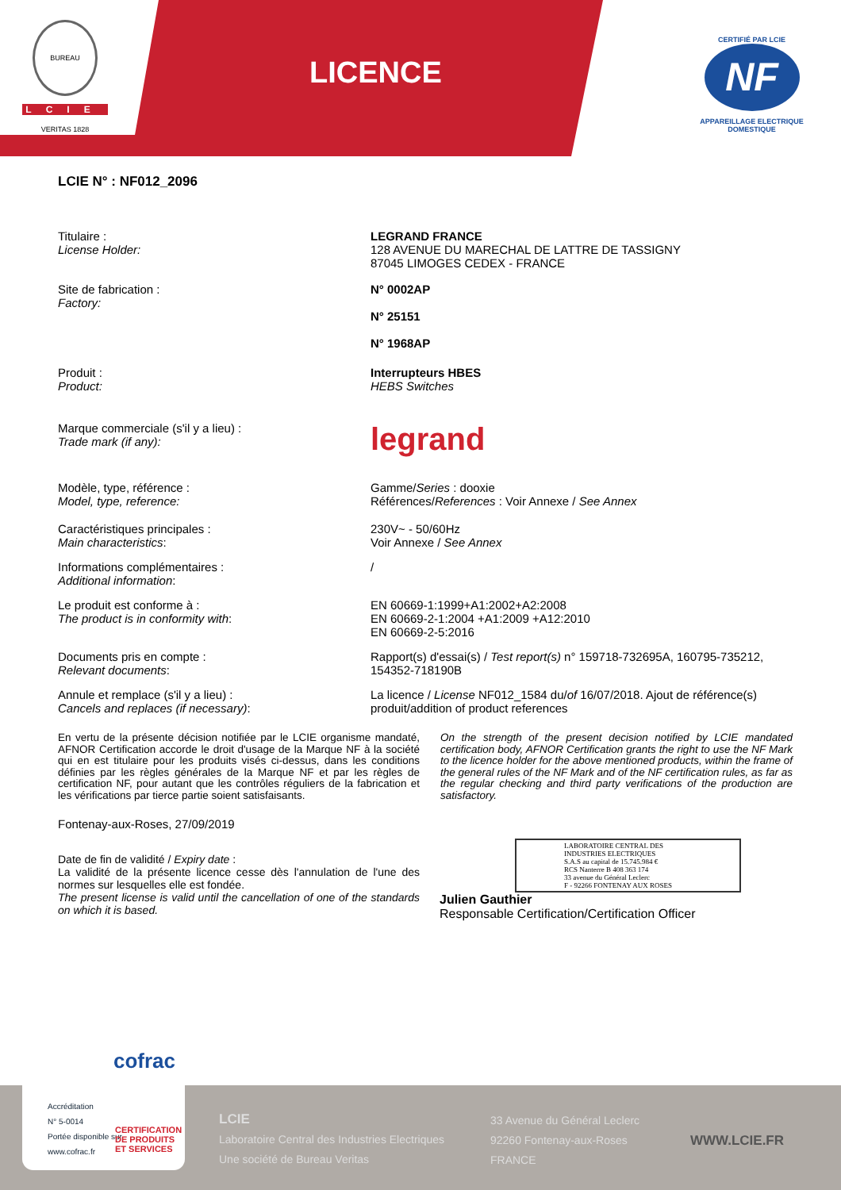BUREAU VERITAS 1828
LCIE
LICENCE
CERTIFIÉ PAR LCIE
NF
APPAREILLAGE ELECTRIQUE DOMESTIQUE
LCIE N° : NF012_2096
Titulaire :
License Holder:
LEGRAND FRANCE
128 AVENUE DU MARECHAL DE LATTRE DE TASSIGNY
87045 LIMOGES CEDEX - FRANCE
Site de fabrication :
Factory:
N° 0002AP
N° 25151
N° 1968AP
Produit :
Product:
Interrupteurs HBES
HEBS Switches
Marque commerciale (s'il y a lieu) :
Trade mark (if any):
legrand
Modèle, type, référence :
Model, type, reference:
Gamme/Series : dooxie
Références/References : Voir Annexe / See Annex
Caractéristiques principales :
Main characteristics:
230V~ - 50/60Hz
Voir Annexe / See Annex
Informations complémentaires :
Additional information:
/
Le produit est conforme à :
The product is in conformity with:
EN 60669-1:1999+A1:2002+A2:2008
EN 60669-2-1:2004 +A1:2009 +A12:2010
EN 60669-2-5:2016
Documents pris en compte :
Relevant documents:
Rapport(s) d'essai(s) / Test report(s) n° 159718-732695A, 160795-735212, 154352-718190B
Annule et remplace (s'il y a lieu) :
Cancels and replaces (if necessary):
La licence / License NF012_1584 du/of 16/07/2018. Ajout de référence(s) produit/addition of product references
En vertu de la présente décision notifiée par le LCIE organisme mandaté, AFNOR Certification accorde le droit d'usage de la Marque NF à la société qui en est titulaire pour les produits visés ci-dessus, dans les conditions définies par les règles générales de la Marque NF et par les règles de certification NF, pour autant que les contrôles réguliers de la fabrication et les vérifications par tierce partie soient satisfaisants.
On the strength of the present decision notified by LCIE mandated certification body, AFNOR Certification grants the right to use the NF Mark to the licence holder for the above mentioned products, within the frame of the general rules of the NF Mark and of the NF certification rules, as far as the regular checking and third party verifications of the production are satisfactory.
Fontenay-aux-Roses, 27/09/2019
Date de fin de validité / Expiry date :
La validité de la présente licence cesse dès l'annulation de l'une des normes sur lesquelles elle est fondée.
The present license is valid until the cancellation of one of the standards on which it is based.
LABORATOIRE CENTRAL DES INDUSTRIES ELECTRIQUES
S.A.S au capital de 15.745.984 €
RCS Nanterre B 408 363 174
33 avenue du Général Leclerc
F - 92266 FONTENAY AUX ROSES
Julien Gauthier
Responsable Certification/Certification Officer
LCIE
Laboratoire Central des Industries Electriques
Une société de Bureau Veritas
33 Avenue du Général Leclerc
92260 Fontenay-aux-Roses
FRANCE
WWW.LCIE.FR
cofrac
Accréditation
N° 5-0014
Portée disponible sur
www.cofrac.fr
CERTIFICATION
DE PRODUITS
ET SERVICES